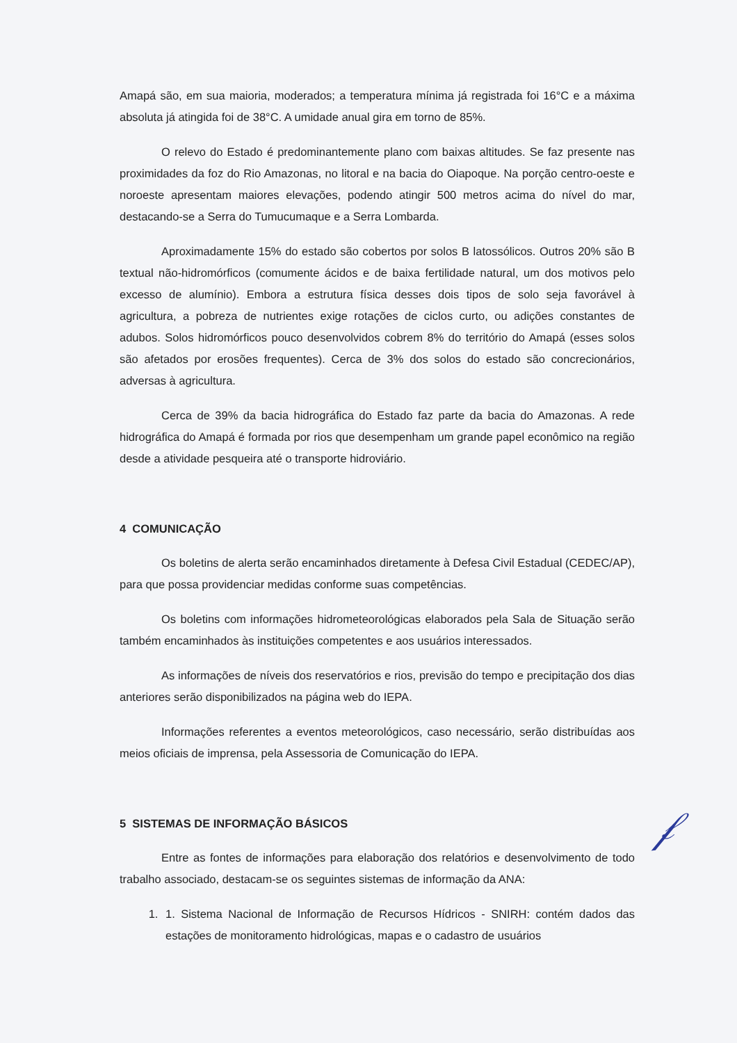Amapá são, em sua maioria, moderados; a temperatura mínima já registrada foi 16°C e a máxima absoluta já atingida foi de 38°C. A umidade anual gira em torno de 85%.
O relevo do Estado é predominantemente plano com baixas altitudes. Se faz presente nas proximidades da foz do Rio Amazonas, no litoral e na bacia do Oiapoque. Na porção centro-oeste e noroeste apresentam maiores elevações, podendo atingir 500 metros acima do nível do mar, destacando-se a Serra do Tumucumaque e a Serra Lombarda.
Aproximadamente 15% do estado são cobertos por solos B latossólicos. Outros 20% são B textual não-hidromórficos (comumente ácidos e de baixa fertilidade natural, um dos motivos pelo excesso de alumínio). Embora a estrutura física desses dois tipos de solo seja favorável à agricultura, a pobreza de nutrientes exige rotações de ciclos curto, ou adições constantes de adubos. Solos hidromórficos pouco desenvolvidos cobrem 8% do território do Amapá (esses solos são afetados por erosões frequentes). Cerca de 3% dos solos do estado são concrecionários, adversas à agricultura.
Cerca de 39% da bacia hidrográfica do Estado faz parte da bacia do Amazonas. A rede hidrográfica do Amapá é formada por rios que desempenham um grande papel econômico na região desde a atividade pesqueira até o transporte hidroviário.
4 COMUNICAÇÃO
Os boletins de alerta serão encaminhados diretamente à Defesa Civil Estadual (CEDEC/AP), para que possa providenciar medidas conforme suas competências.
Os boletins com informações hidrometeorológicas elaborados pela Sala de Situação serão também encaminhados às instituições competentes e aos usuários interessados.
As informações de níveis dos reservatórios e rios, previsão do tempo e precipitação dos dias anteriores serão disponibilizados na página web do IEPA.
Informações referentes a eventos meteorológicos, caso necessário, serão distribuídas aos meios oficiais de imprensa, pela Assessoria de Comunicação do IEPA.
5 SISTEMAS DE INFORMAÇÃO BÁSICOS
Entre as fontes de informações para elaboração dos relatórios e desenvolvimento de todo trabalho associado, destacam-se os seguintes sistemas de informação da ANA:
1. 1. Sistema Nacional de Informação de Recursos Hídricos - SNIRH: contém dados das estações de monitoramento hidrológicas, mapas e o cadastro de usuários
𝒻